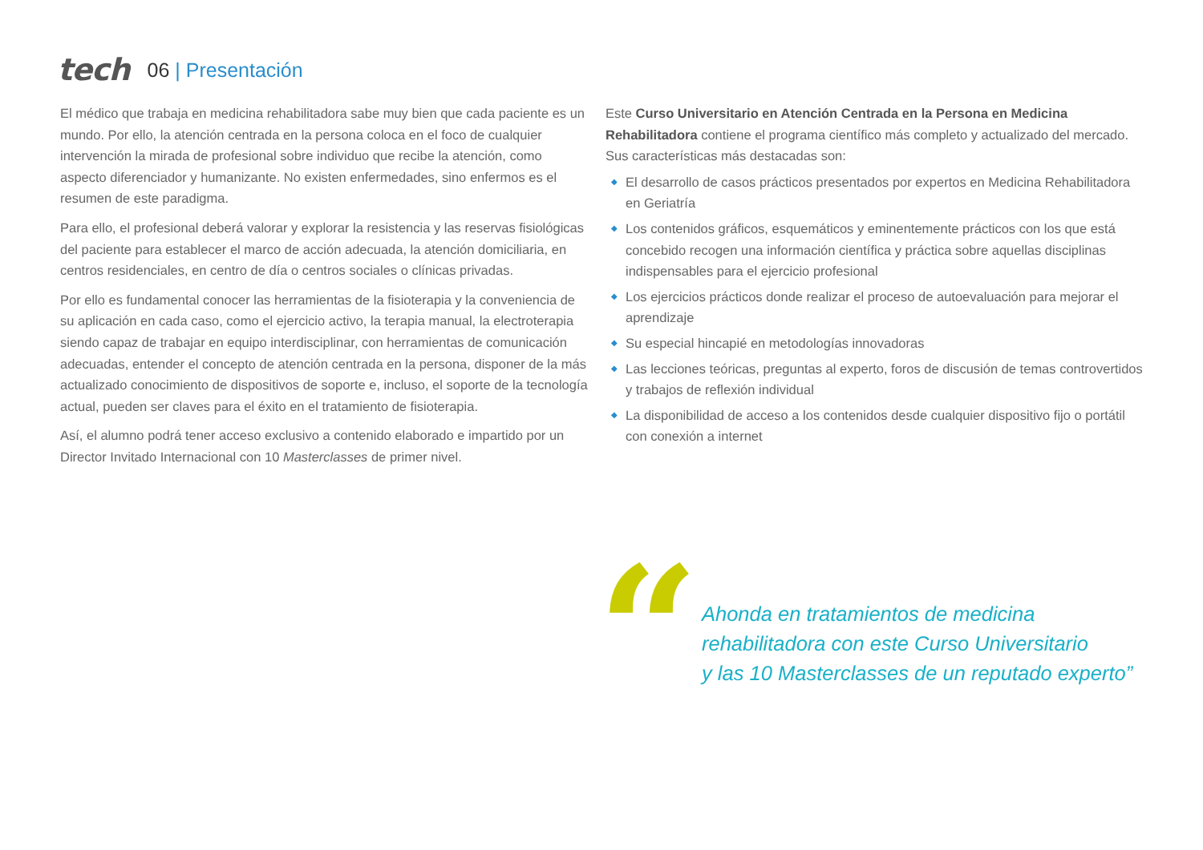tech
06 | Presentación
El médico que trabaja en medicina rehabilitadora sabe muy bien que cada paciente es un mundo. Por ello, la atención centrada en la persona coloca en el foco de cualquier intervención la mirada de profesional sobre individuo que recibe la atención, como aspecto diferenciador y humanizante. No existen enfermedades, sino enfermos es el resumen de este paradigma.
Para ello, el profesional deberá valorar y explorar la resistencia y las reservas fisiológicas del paciente para establecer el marco de acción adecuada, la atención domiciliaria, en centros residenciales, en centro de día o centros sociales o clínicas privadas.
Por ello es fundamental conocer las herramientas de la fisioterapia y la conveniencia de su aplicación en cada caso, como el ejercicio activo, la terapia manual, la electroterapia siendo capaz de trabajar en equipo interdisciplinar, con herramientas de comunicación adecuadas, entender el concepto de atención centrada en la persona, disponer de la más actualizado conocimiento de dispositivos de soporte e, incluso, el soporte de la tecnología actual, pueden ser claves para el éxito en el tratamiento de fisioterapia.
Así, el alumno podrá tener acceso exclusivo a contenido elaborado e impartido por un Director Invitado Internacional con 10 Masterclasses de primer nivel.
Este Curso Universitario en Atención Centrada en la Persona en Medicina Rehabilitadora contiene el programa científico más completo y actualizado del mercado. Sus características más destacadas son:
◆ El desarrollo de casos prácticos presentados por expertos en Medicina Rehabilitadora en Geriatría
◆ Los contenidos gráficos, esquemáticos y eminentemente prácticos con los que está concebido recogen una información científica y práctica sobre aquellas disciplinas indispensables para el ejercicio profesional
◆ Los ejercicios prácticos donde realizar el proceso de autoevaluación para mejorar el aprendizaje
◆ Su especial hincapié en metodologías innovadoras
◆ Las lecciones teóricas, preguntas al experto, foros de discusión de temas controvertidos y trabajos de reflexión individual
◆ La disponibilidad de acceso a los contenidos desde cualquier dispositivo fijo o portátil con conexión a internet
“
Ahonda en tratamientos de medicina
rehabilitadora con este Curso Universitario
y las 10 Masterclasses de un reputado experto”